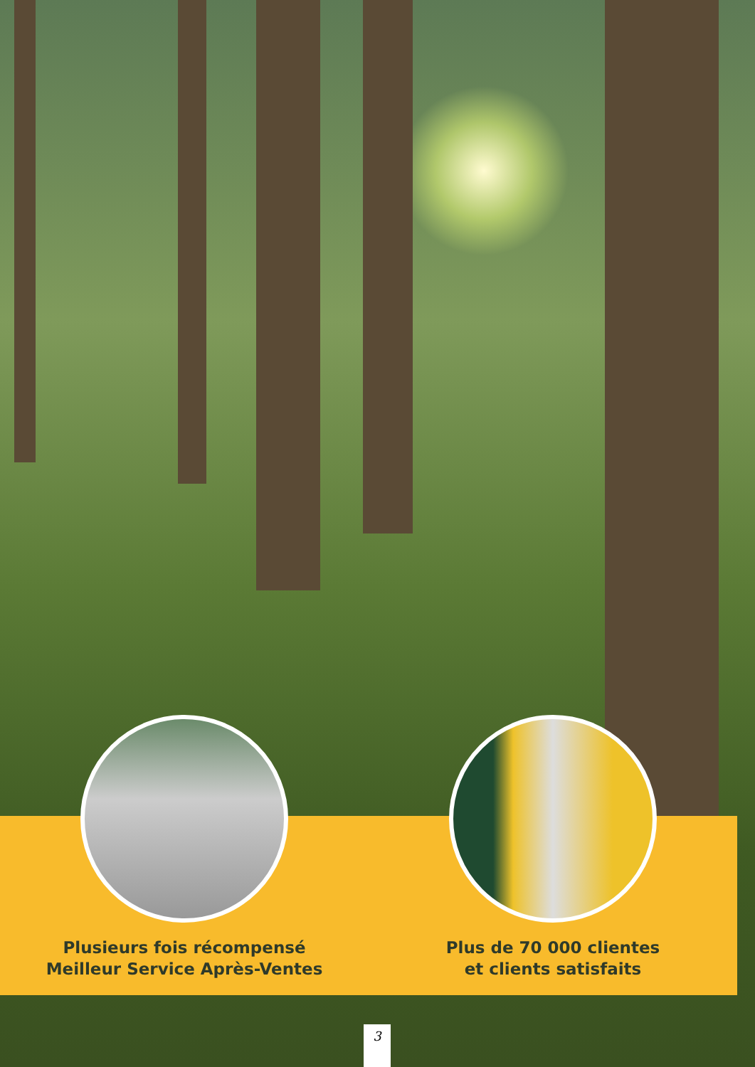Plusieurs fois récompensé
Meilleur Service Après-Ventes
Plus de 70 000 clientes
et clients satisfaits
3